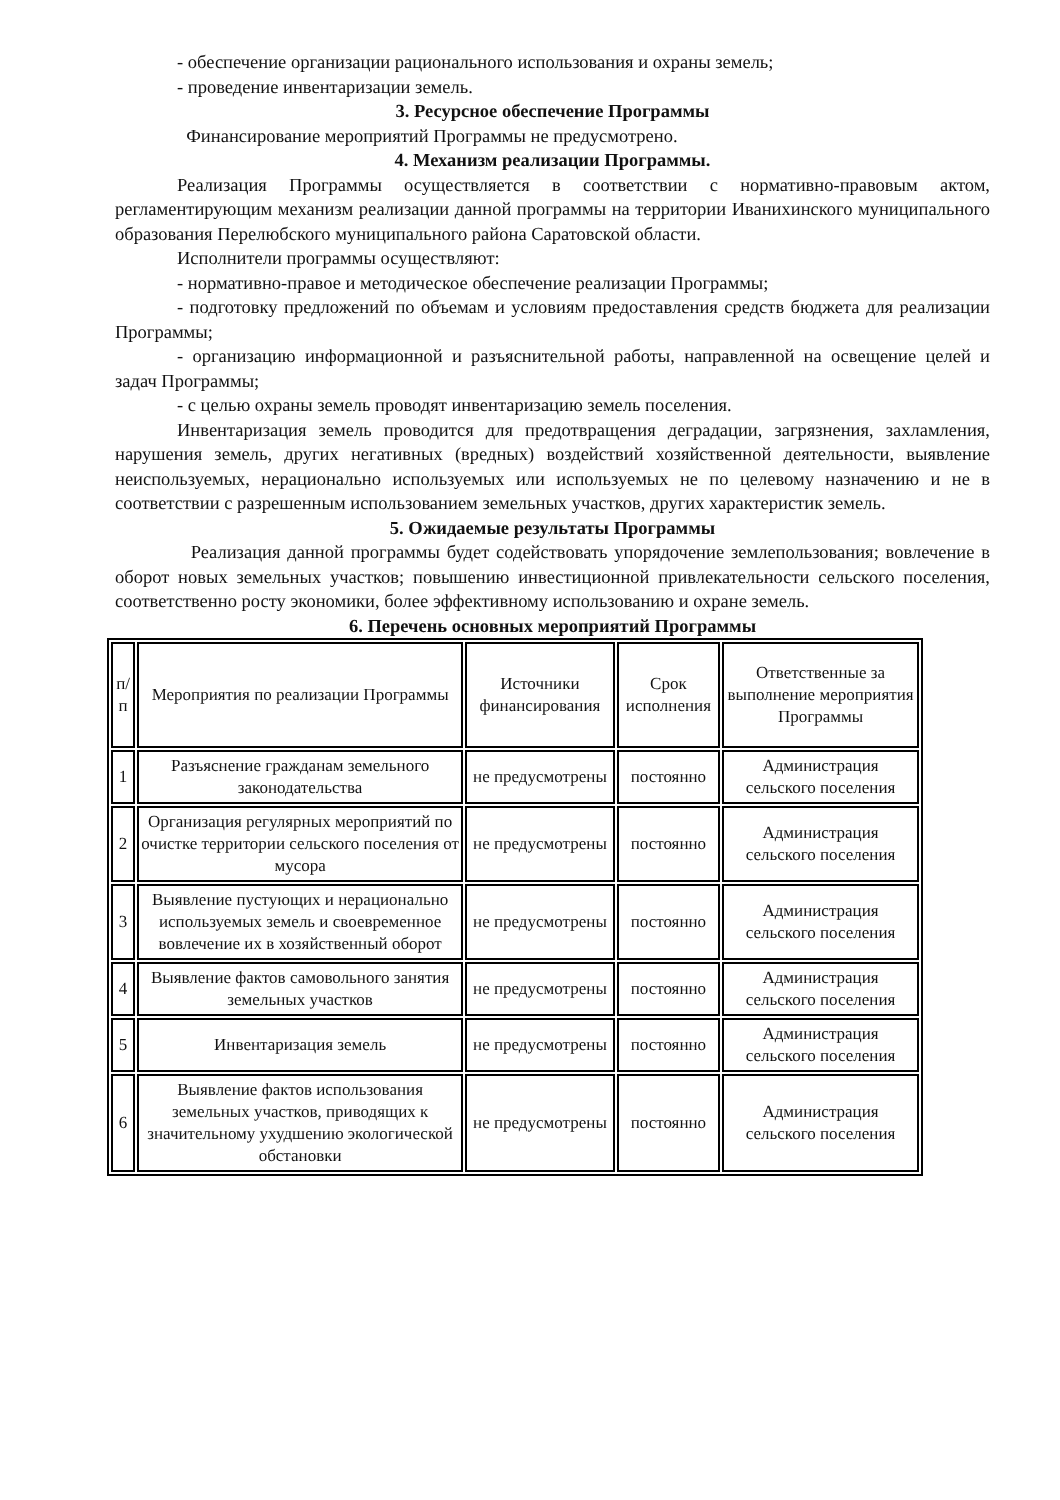- обеспечение организации рационального использования и охраны земель;
- проведение инвентаризации земель.
3. Ресурсное обеспечение Программы
Финансирование мероприятий Программы не предусмотрено.
4. Механизм реализации Программы.
Реализация Программы осуществляется в соответствии с нормативно-правовым актом, регламентирующим механизм реализации данной программы на территории Иванихинского муниципального образования Перелюбского муниципального района Саратовской области.
Исполнители программы осуществляют:
- нормативно-правое и методическое обеспечение реализации Программы;
- подготовку предложений по объемам и условиям предоставления средств бюджета для реализации Программы;
- организацию информационной и разъяснительной работы, направленной на освещение целей и задач Программы;
- с целью охраны земель проводят инвентаризацию земель поселения.
Инвентаризация земель проводится для предотвращения деградации, загрязнения, захламления, нарушения земель, других негативных (вредных) воздействий хозяйственной деятельности, выявление неиспользуемых, нерационально используемых или используемых не по целевому назначению и не в соответствии с разрешенным использованием земельных участков, других характеристик земель.
5. Ожидаемые результаты Программы
Реализация данной программы будет содействовать упорядочение землепользования; вовлечение в оборот новых земельных участков; повышению инвестиционной привлекательности сельского поселения, соответственно росту экономики, более эффективному использованию и охране земель.
6. Перечень основных мероприятий Программы
| п/п | Мероприятия по реализации Программы | Источники финансирования | Срок исполнения | Ответственные за выполнение мероприятия Программы |
| 1 | Разъяснение гражданам земельного законодательства | не предусмотрены | постоянно | Администрация сельского поселения |
| 2 | Организация регулярных мероприятий по очистке территории сельского поселения от мусора | не предусмотрены | постоянно | Администрация сельского поселения |
| 3 | Выявление пустующих и нерационально используемых земель и своевременное вовлечение их в хозяйственный оборот | не предусмотрены | постоянно | Администрация сельского поселения |
| 4 | Выявление фактов самовольного занятия земельных участков | не предусмотрены | постоянно | Администрация сельского поселения |
| 5 | Инвентаризация земель | не предусмотрены | постоянно | Администрация сельского поселения |
| 6 | Выявление фактов использования земельных участков, приводящих к значительному ухудшению экологической обстановки | не предусмотрены | постоянно | Администрация сельского поселения |